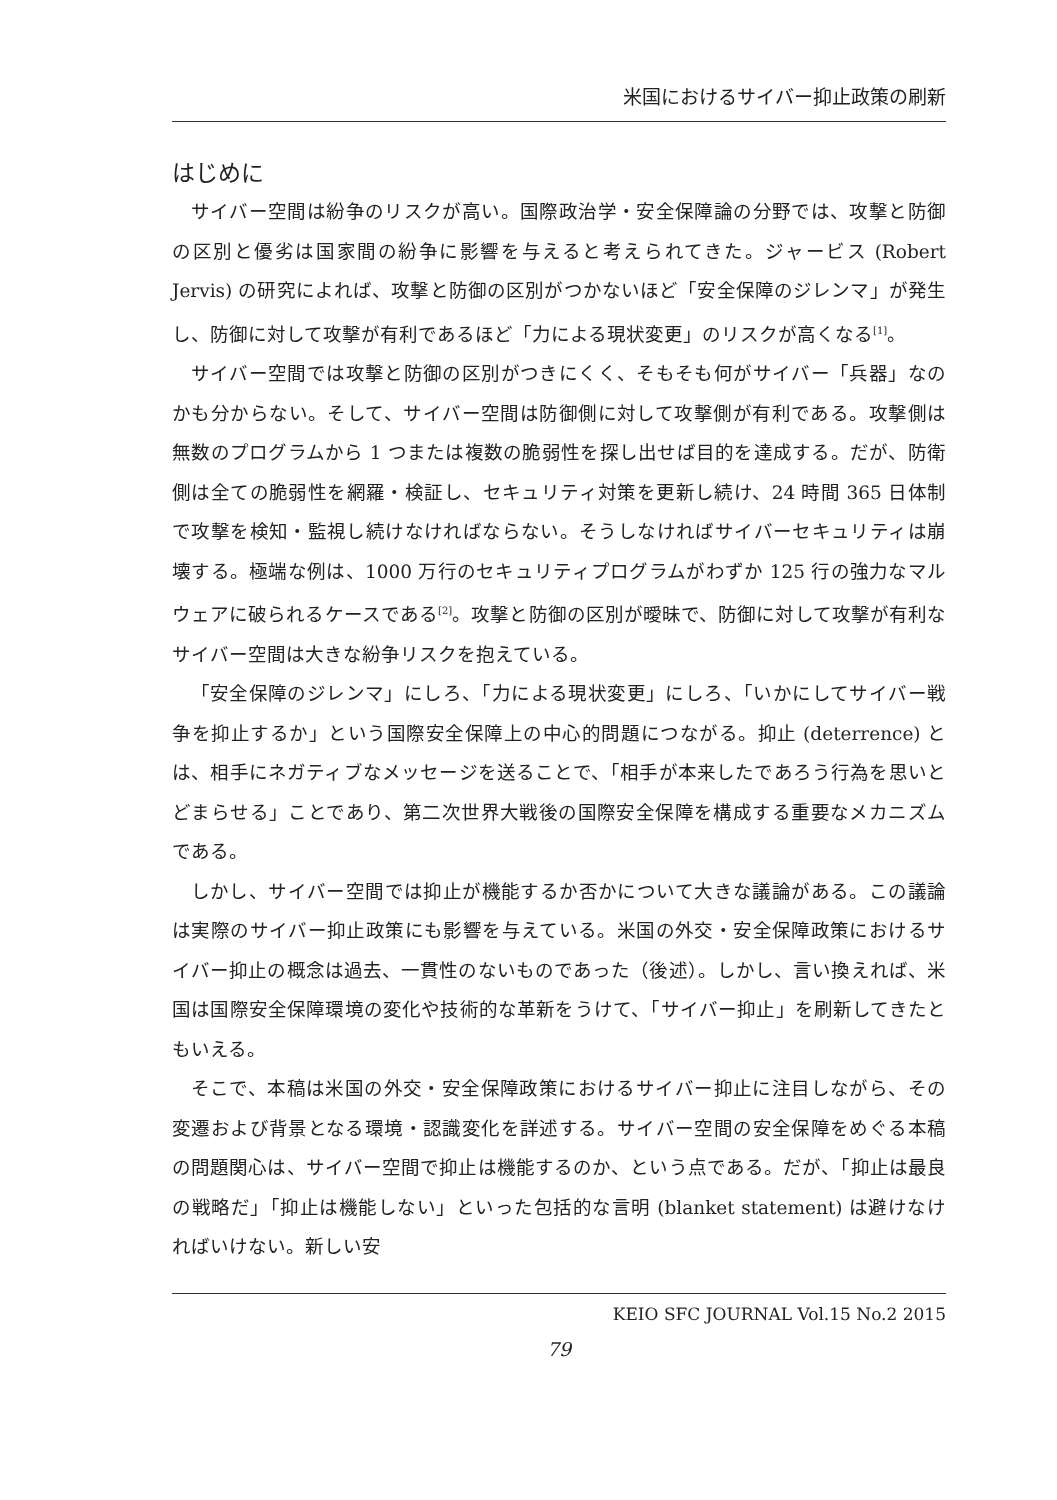米国におけるサイバー抑止政策の刷新
はじめに
サイバー空間は紛争のリスクが高い。国際政治学・安全保障論の分野では、攻撃と防御の区別と優劣は国家間の紛争に影響を与えると考えられてきた。ジャービス (Robert Jervis) の研究によれば、攻撃と防御の区別がつかないほど「安全保障のジレンマ」が発生し、防御に対して攻撃が有利であるほど「力による現状変更」のリスクが高くなる<sup>[1]</sup>。
サイバー空間では攻撃と防御の区別がつきにくく、そもそも何がサイバー「兵器」なのかも分からない。そして、サイバー空間は防御側に対して攻撃側が有利である。攻撃側は無数のプログラムから 1 つまたは複数の脆弱性を探し出せば目的を達成する。だが、防衛側は全ての脆弱性を網羅・検証し、セキュリティ対策を更新し続け、24 時間 365 日体制で攻撃を検知・監視し続けなければならない。そうしなければサイバーセキュリティは崩壊する。極端な例は、1000 万行のセキュリティプログラムがわずか 125 行の強力なマルウェアに破られるケースである<sup>[2]</sup>。攻撃と防御の区別が曖昧で、防御に対して攻撃が有利なサイバー空間は大きな紛争リスクを抱えている。
「安全保障のジレンマ」にしろ、「力による現状変更」にしろ、「いかにしてサイバー戦争を抑止するか」という国際安全保障上の中心的問題につながる。抑止 (deterrence) とは、相手にネガティブなメッセージを送ることで、「相手が本来したであろう行為を思いとどまらせる」ことであり、第二次世界大戦後の国際安全保障を構成する重要なメカニズムである。
しかし、サイバー空間では抑止が機能するか否かについて大きな議論がある。この議論は実際のサイバー抑止政策にも影響を与えている。米国の外交・安全保障政策におけるサイバー抑止の概念は過去、一貫性のないものであった（後述）。しかし、言い換えれば、米国は国際安全保障環境の変化や技術的な革新をうけて、「サイバー抑止」を刷新してきたともいえる。
そこで、本稿は米国の外交・安全保障政策におけるサイバー抑止に注目しながら、その変遷および背景となる環境・認識変化を詳述する。サイバー空間の安全保障をめぐる本稿の問題関心は、サイバー空間で抑止は機能するのか、という点である。だが、「抑止は最良の戦略だ」「抑止は機能しない」といった包括的な言明 (blanket statement) は避けなければいけない。新しい安
KEIO SFC JOURNAL Vol.15 No.2 2015
79